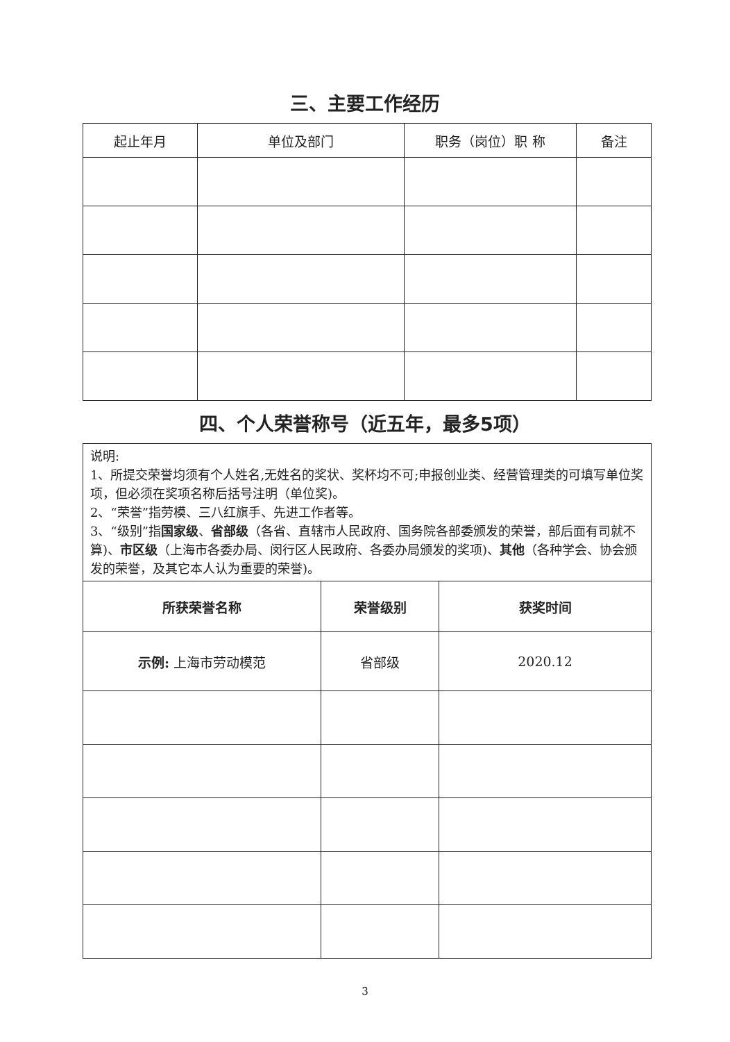三、主要工作经历
| 起止年月 | 单位及部门 | 职务（岗位）职 称 | 备注 |
| --- | --- | --- | --- |
四、个人荣誉称号（近五年，最多5项）
| 说明: 1、所提交荣誉均须有个人姓名,无姓名的奖状、奖杯均不可;申报创业类、经营管理类的可填写单位奖项，但必须在奖项名称后括号注明（单位奖)。 2、“荣誉”指劳模、三八红旗手、先进工作者等。 3、“级别”指 国家级 、 省部级 （各省、直辖市人民政府、国务院各部委颁发的荣誉，部后面有司就不算)、 市区级 （上海市各委办局、闵行区人民政府、各委办局颁发的奖项)、 其他 （各种学会、协会颁发的荣誉，及其它本人认为重要的荣誉)。 | | |
| 所获荣誉名称 | 荣誉级别 | 获奖时间 |
| 示例: 上海市劳动模范 | 省部级 | 2020.12 |
3